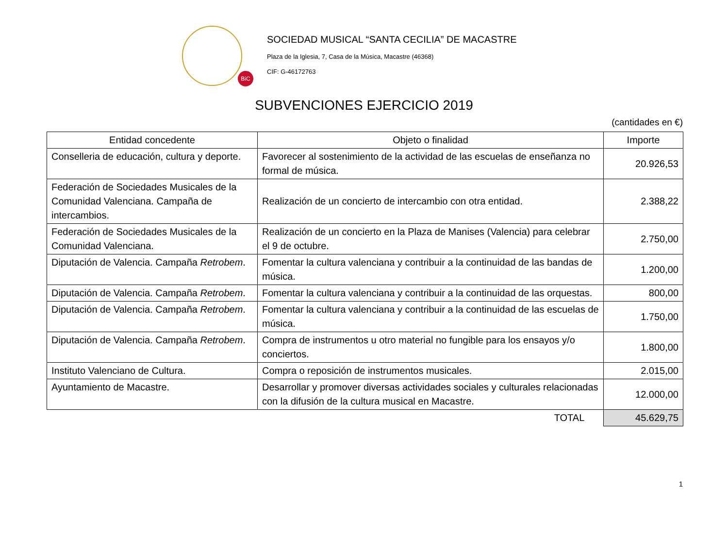BiC
SOCIEDAD MUSICAL “SANTA CECILIA” DE MACASTRE
Plaza de la Iglesia, 7, Casa de la Música, Macastre (46368)
CIF: G-46172763
SUBVENCIONES EJERCICIO 2019
(cantidades en €)
| Entidad concedente | Objeto o finalidad | Importe |
| --- | --- | --- |
| Conselleria de educación, cultura y deporte. | Favorecer al sostenimiento de la actividad de las escuelas de enseñanza no formal de música. | 20.926,53 |
| Federación de Sociedades Musicales de la Comunidad Valenciana. Campaña de intercambios. | Realización de un concierto de intercambio con otra entidad. | 2.388,22 |
| Federación de Sociedades Musicales de la Comunidad Valenciana. | Realización de un concierto en la Plaza de Manises (Valencia) para celebrar el 9 de octubre. | 2.750,00 |
| Diputación de Valencia. Campaña Retrobem . | Fomentar la cultura valenciana y contribuir a la continuidad de las bandas de música. | 1.200,00 |
| Diputación de Valencia. Campaña Retrobem . | Fomentar la cultura valenciana y contribuir a la continuidad de las orquestas. | 800,00 |
| Diputación de Valencia. Campaña Retrobem . | Fomentar la cultura valenciana y contribuir a la continuidad de las escuelas de música. | 1.750,00 |
| Diputación de Valencia. Campaña Retrobem . | Compra de instrumentos u otro material no fungible para los ensayos y/o conciertos. | 1.800,00 |
| Instituto Valenciano de Cultura. | Compra o reposición de instrumentos musicales. | 2.015,00 |
| Ayuntamiento de Macastre. | Desarrollar y promover diversas actividades sociales y culturales relacionadas con la difusión de la cultura musical en Macastre. | 12.000,00 |
| | | TOTAL 45.629,75 |
1